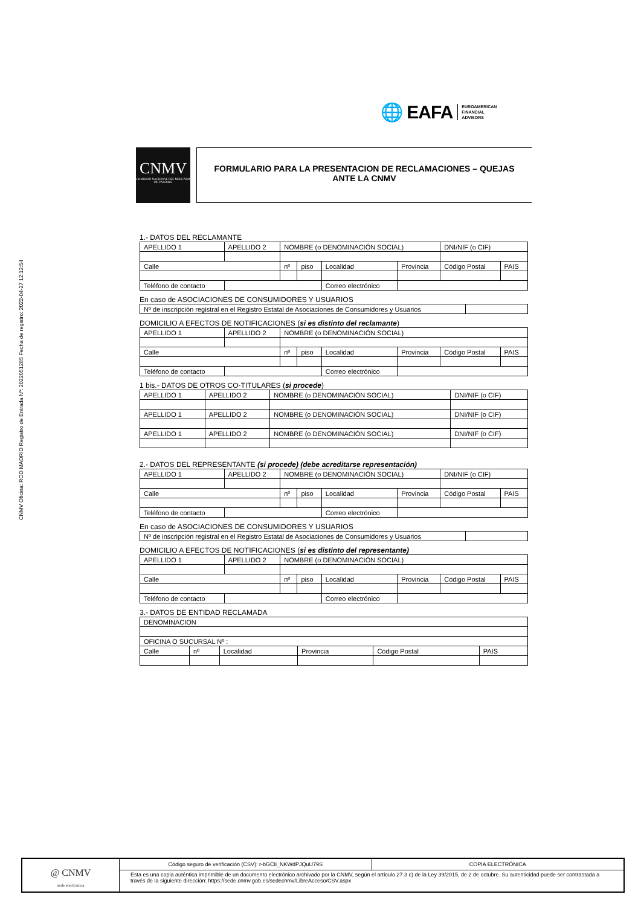CNMV Oficina: ROD MADRID Registro de Entrada Nº: 2022051285 Fecha de registro: 2022-04-27 12:12:54
🌐 EAFA EUROAMERICAN
FINANCIAL
ADVISORS
CNMV
COMISION NACIONAL DEL MERCADO DE VALORES
FORMULARIO PARA LA PRESENTACION DE RECLAMACIONES – QUEJAS
ANTE LA CNMV
1.- DATOS DEL RECLAMANTE
| APELLIDO 1 | APELLIDO 2 | NOMBRE (o DENOMINACIÓN SOCIAL) | | | | DNI/NIF (o CIF) | |
| Calle | | nº | piso | Localidad | Provincia | Código Postal | PAIS |
| Teléfono de contacto | | | | Correo electrónico | | | |
En caso de ASOCIACIONES DE CONSUMIDORES Y USUARIOS
| Nº de inscripción registral en el Registro Estatal de Asociaciones de Consumidores y Usuarios | |
DOMICILIO A EFECTOS DE NOTIFICACIONES (si es distinto del reclamante)
| APELLIDO 1 | APELLIDO 2 | NOMBRE (o DENOMINACIÓN SOCIAL) | | | | | |
| Calle | | nº | piso | Localidad | Provincia | Código Postal | PAIS |
| Teléfono de contacto | | | | Correo electrónico | | | |
1 bis.- DATOS DE OTROS CO-TITULARES (si procede)
| APELLIDO 1 | APELLIDO 2 | NOMBRE (o DENOMINACIÓN SOCIAL) | DNI/NIF (o CIF) |
| APELLIDO 1 | APELLIDO 2 | NOMBRE (o DENOMINACIÓN SOCIAL) | DNI/NIF (o CIF) |
| APELLIDO 1 | APELLIDO 2 | NOMBRE (o DENOMINACIÓN SOCIAL) | DNI/NIF (o CIF) |
2.- DATOS DEL REPRESENTANTE (si procede) (debe acreditarse representación)
| APELLIDO 1 | APELLIDO 2 | NOMBRE (o DENOMINACIÓN SOCIAL) | | | | DNI/NIF (o CIF) | |
| Calle | | nº | piso | Localidad | Provincia | Código Postal | PAIS |
| Teléfono de contacto | | | | Correo electrónico | | | |
En caso de ASOCIACIONES DE CONSUMIDORES Y USUARIOS
| Nº de inscripción registral en el Registro Estatal de Asociaciones de Consumidores y Usuarios | |
DOMICILIO A EFECTOS DE NOTIFICACIONES (si es distinto del representante)
| APELLIDO 1 | APELLIDO 2 | NOMBRE (o DENOMINACIÓN SOCIAL) | | | | | |
| Calle | | nº | piso | Localidad | Provincia | Código Postal | PAIS |
| Teléfono de contacto | | | | Correo electrónico | | | |
3.- DATOS DE ENTIDAD RECLAMADA
| DENOMINACION | | | | | |
| OFICINA O SUCURSAL Nº : | | | | | |
| Calle | nº | Localidad | Provincia | Código Postal | PAIS |
@ CNMV
sede electrónica
Código seguro de verificación (CSV): r-bGCIi_NKWdPJQuU79S
COPIA ELECTRÓNICA
Esta es una copia auténtica imprimible de un documento electrónico archivado por la CNMV, según el artículo 27.3 c) de la Ley 39/2015, de 2 de octubre. Su autenticidad puede ser contrastada a través de la siguiente dirección: https://sede.cnmv.gob.es/sedecnmv/LibreAcceso/CSV.aspx